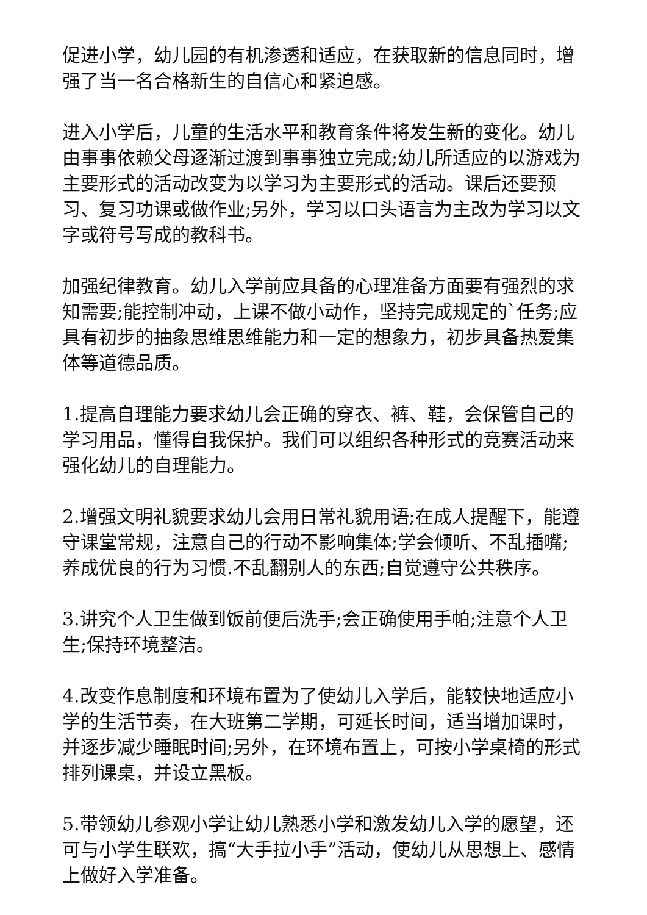促进小学，幼儿园的有机渗透和适应，在获取新的信息同时，增强了当一名合格新生的自信心和紧迫感。
进入小学后，儿童的生活水平和教育条件将发生新的变化。幼儿由事事依赖父母逐渐过渡到事事独立完成;幼儿所适应的以游戏为主要形式的活动改变为以学习为主要形式的活动。课后还要预习、复习功课或做作业;另外，学习以口头语言为主改为学习以文字或符号写成的教科书。
加强纪律教育。幼儿入学前应具备的心理准备方面要有强烈的求知需要;能控制冲动，上课不做小动作，坚持完成规定的`任务;应具有初步的抽象思维思维能力和一定的想象力，初步具备热爱集体等道德品质。
1.提高自理能力要求幼儿会正确的穿衣、裤、鞋，会保管自己的学习用品，懂得自我保护。我们可以组织各种形式的竞赛活动来强化幼儿的自理能力。
2.增强文明礼貌要求幼儿会用日常礼貌用语;在成人提醒下，能遵守课堂常规，注意自己的行动不影响集体;学会倾听、不乱插嘴;养成优良的行为习惯.不乱翻别人的东西;自觉遵守公共秩序。
3.讲究个人卫生做到饭前便后洗手;会正确使用手帕;注意个人卫生;保持环境整洁。
4.改变作息制度和环境布置为了使幼儿入学后，能较快地适应小学的生活节奏，在大班第二学期，可延长时间，适当增加课时，并逐步减少睡眠时间;另外，在环境布置上，可按小学桌椅的形式排列课桌，并设立黑板。
5.带领幼儿参观小学让幼儿熟悉小学和激发幼儿入学的愿望，还可与小学生联欢，搞“大手拉小手”活动，使幼儿从思想上、感情上做好入学准备。